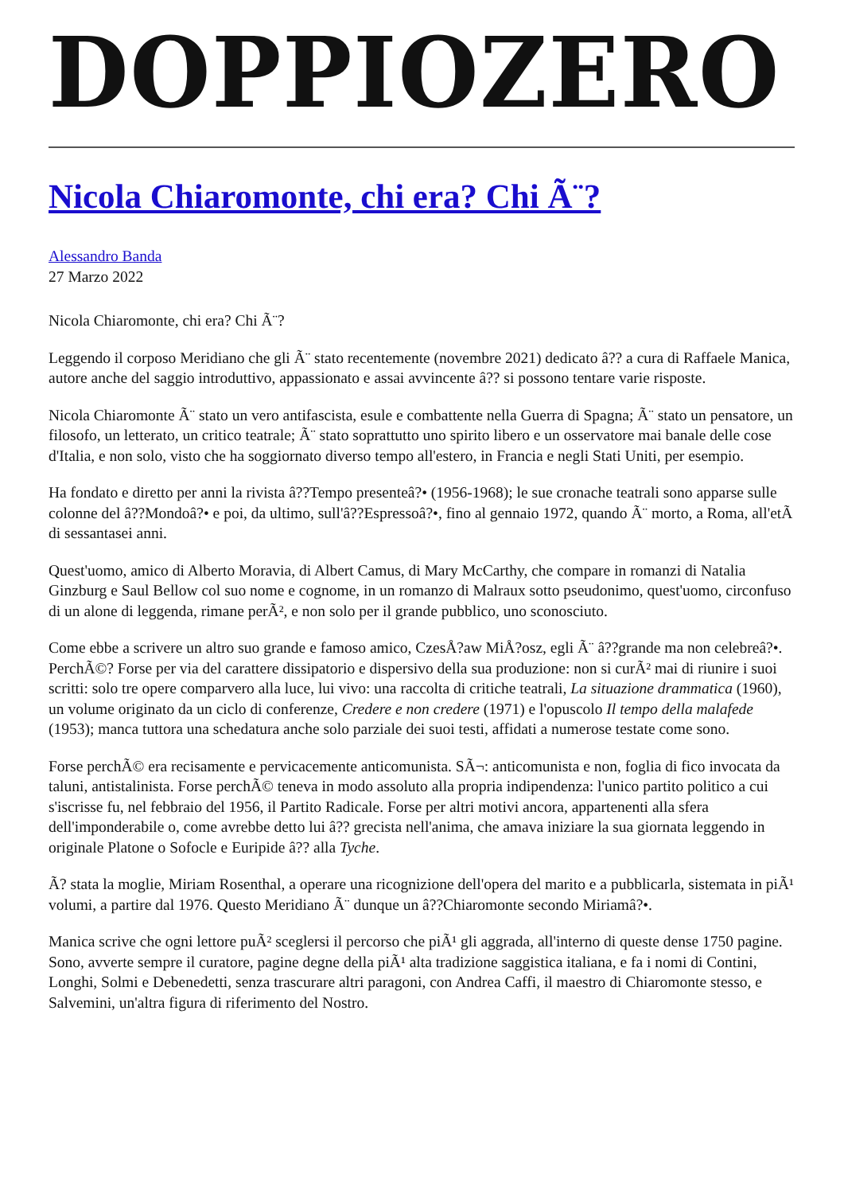DOPPIOZERO
Nicola Chiaromonte, chi era? Chi Ã¨?
Alessandro Banda
27 Marzo 2022
Nicola Chiaromonte, chi era? Chi Ã¨?
Leggendo il corposo Meridiano che gli Ã¨ stato recentemente (novembre 2021) dedicato â?? a cura di Raffaele Manica, autore anche del saggio introduttivo, appassionato e assai avvincente â?? si possono tentare varie risposte.
Nicola Chiaromonte Ã¨ stato un vero antifascista, esule e combattente nella Guerra di Spagna; Ã¨ stato un pensatore, un filosofo, un letterato, un critico teatrale; Ã¨ stato soprattutto uno spirito libero e un osservatore mai banale delle cose d'Italia, e non solo, visto che ha soggiornato diverso tempo all'estero, in Francia e negli Stati Uniti, per esempio.
Ha fondato e diretto per anni la rivista â??Tempo presenteâ?• (1956-1968); le sue cronache teatrali sono apparse sulle colonne del â??Mondoâ?• e poi, da ultimo, sull'â??Espressoâ?•, fino al gennaio 1972, quando Ã¨ morto, a Roma, all'etÃ di sessantasei anni.
Quest'uomo, amico di Alberto Moravia, di Albert Camus, di Mary McCarthy, che compare in romanzi di Natalia Ginzburg e Saul Bellow col suo nome e cognome, in un romanzo di Malraux sotto pseudonimo, quest'uomo, circonfuso di un alone di leggenda, rimane perÃ², e non solo per il grande pubblico, uno sconosciuto.
Come ebbe a scrivere un altro suo grande e famoso amico, CzesÅ?aw MiÅ?osz, egli Ã¨ â??grande ma non celebreâ?•. PerchÃ©? Forse per via del carattere dissipatorio e dispersivo della sua produzione: non si curÃ² mai di riunire i suoi scritti: solo tre opere comparvero alla luce, lui vivo: una raccolta di critiche teatrali, La situazione drammatica (1960), un volume originato da un ciclo di conferenze, Credere e non credere (1971) e l'opuscolo Il tempo della malafede (1953); manca tuttora una schedatura anche solo parziale dei suoi testi, affidati a numerose testate come sono.
Forse perchÃ© era recisamente e pervicacemente anticomunista. SÃ¬: anticomunista e non, foglia di fico invocata da taluni, antistalinista. Forse perchÃ© teneva in modo assoluto alla propria indipendenza: l'unico partito politico a cui s'iscrisse fu, nel febbraio del 1956, il Partito Radicale. Forse per altri motivi ancora, appartenenti alla sfera dell'imponderabile o, come avrebbe detto lui â?? grecista nell'anima, che amava iniziare la sua giornata leggendo in originale Platone o Sofocle e Euripide â?? alla Tyche.
Ã? stata la moglie, Miriam Rosenthal, a operare una ricognizione dell'opera del marito e a pubblicarla, sistemata in piÃ¹ volumi, a partire dal 1976. Questo Meridiano Ã¨ dunque un â??Chiaromonte secondo Miriamâ?•.
Manica scrive che ogni lettore puÃ² sceglersi il percorso che piÃ¹ gli aggrada, all'interno di queste dense 1750 pagine. Sono, avverte sempre il curatore, pagine degne della piÃ¹ alta tradizione saggistica italiana, e fa i nomi di Contini, Longhi, Solmi e Debenedetti, senza trascurare altri paragoni, con Andrea Caffi, il maestro di Chiaromonte stesso, e Salvemini, un'altra figura di riferimento del Nostro.